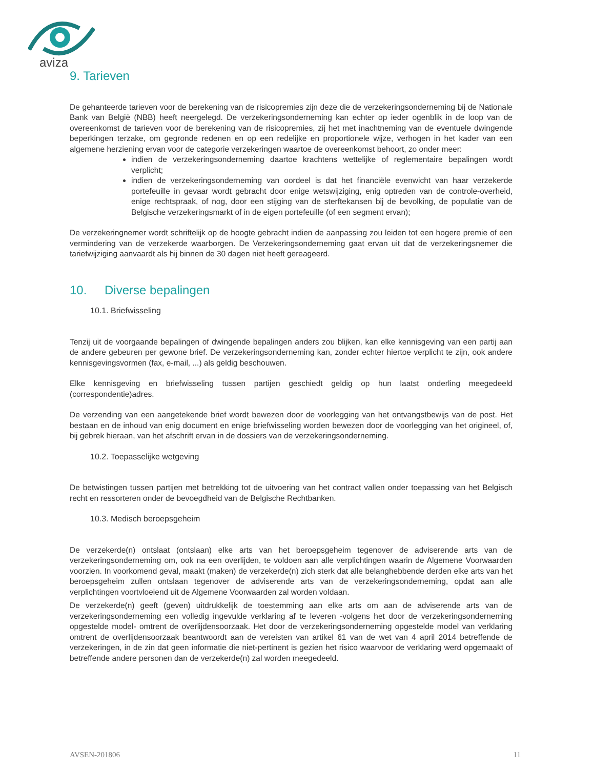aviza
9. Tarieven
De gehanteerde tarieven voor de berekening van de risicopremies zijn deze die de verzekeringsonderneming bij de Nationale Bank van België (NBB) heeft neergelegd. De verzekeringsonderneming kan echter op ieder ogenblik in de loop van de overeenkomst de tarieven voor de berekening van de risicopremies, zij het met inachtneming van de eventuele dwingende beperkingen terzake, om gegronde redenen en op een redelijke en proportionele wijze, verhogen in het kader van een algemene herziening ervan voor de categorie verzekeringen waartoe de overeenkomst behoort, zo onder meer:
indien de verzekeringsonderneming daartoe krachtens wettelijke of reglementaire bepalingen wordt verplicht;
indien de verzekeringsonderneming van oordeel is dat het financiële evenwicht van haar verzekerde portefeuille in gevaar wordt gebracht door enige wetswijziging, enig optreden van de controle-overheid, enige rechtspraak, of nog, door een stijging van de sterftekansen bij de bevolking, de populatie van de Belgische verzekeringsmarkt of in de eigen portefeuille (of een segment ervan);
De verzekeringnemer wordt schriftelijk op de hoogte gebracht indien de aanpassing zou leiden tot een hogere premie of een vermindering van de verzekerde waarborgen. De Verzekeringsonderneming gaat ervan uit dat de verzekeringsnemer die tariefwijziging aanvaardt als hij binnen de 30 dagen niet heeft gereageerd.
10. Diverse bepalingen
10.1. Briefwisseling
Tenzij uit de voorgaande bepalingen of dwingende bepalingen anders zou blijken, kan elke kennisgeving van een partij aan de andere gebeuren per gewone brief. De verzekeringsonderneming kan, zonder echter hiertoe verplicht te zijn, ook andere kennisgevingsvormen (fax, e-mail, ...) als geldig beschouwen.
Elke kennisgeving en briefwisseling tussen partijen geschiedt geldig op hun laatst onderling meegedeeld (correspondentie)adres.
De verzending van een aangetekende brief wordt bewezen door de voorlegging van het ontvangstbewijs van de post. Het bestaan en de inhoud van enig document en enige briefwisseling worden bewezen door de voorlegging van het origineel, of, bij gebrek hieraan, van het afschrift ervan in de dossiers van de verzekeringsonderneming.
10.2. Toepasselijke wetgeving
De betwistingen tussen partijen met betrekking tot de uitvoering van het contract vallen onder toepassing van het Belgisch recht en ressorteren onder de bevoegdheid van de Belgische Rechtbanken.
10.3. Medisch beroepsgeheim
De verzekerde(n) ontslaat (ontslaan) elke arts van het beroepsgeheim tegenover de adviserende arts van de verzekeringsonderneming om, ook na een overlijden, te voldoen aan alle verplichtingen waarin de Algemene Voorwaarden voorzien. In voorkomend geval, maakt (maken) de verzekerde(n) zich sterk dat alle belanghebbende derden elke arts van het beroepsgeheim zullen ontslaan tegenover de adviserende arts van de verzekeringsonderneming, opdat aan alle verplichtingen voortvloeiend uit de Algemene Voorwaarden zal worden voldaan.
De verzekerde(n) geeft (geven) uitdrukkelijk de toestemming aan elke arts om aan de adviserende arts van de verzekeringsonderneming een volledig ingevulde verklaring af te leveren -volgens het door de verzekeringsonderneming opgestelde model- omtrent de overlijdensoorzaak. Het door de verzekeringsonderneming opgestelde model van verklaring omtrent de overlijdensoorzaak beantwoordt aan de vereisten van artikel 61 van de wet van 4 april 2014 betreffende de verzekeringen, in de zin dat geen informatie die niet-pertinent is gezien het risico waarvoor de verklaring werd opgemaakt of betreffende andere personen dan de verzekerde(n) zal worden meegedeeld.
AVSEN-201806 11